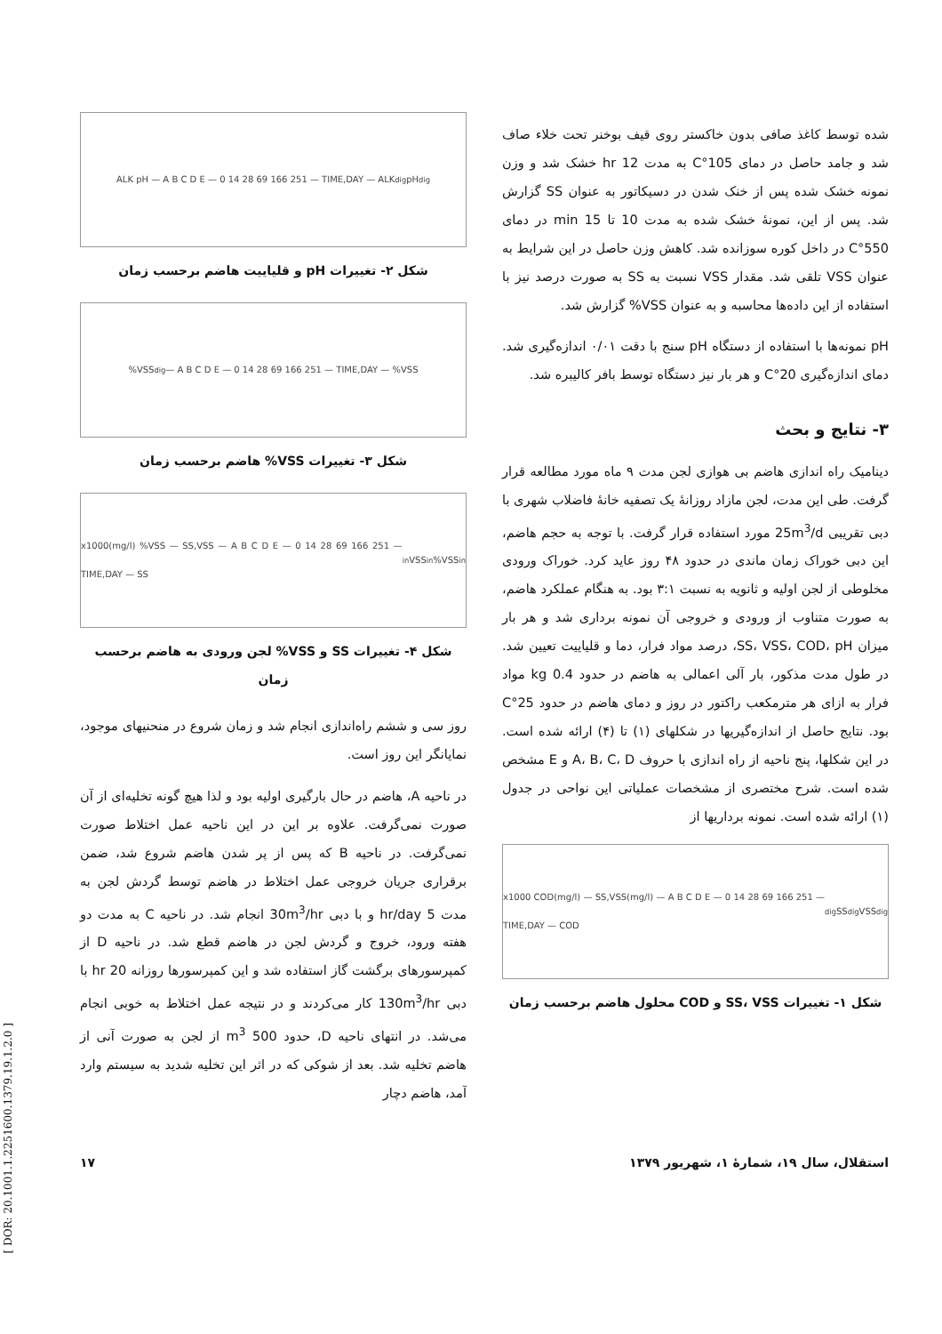شده توسط کاغذ صافی بدون خاکستر روی قیف بوخنر تحت خلاء صاف شد و جامد حاصل در دمای 105°C به مدت 12 hr خشک شد و وزن نمونه خشک شده پس از خنک شدن در دسیکاتور به عنوان SS گزارش شد. پس از این، نمونهٔ خشک شده به مدت 10 تا 15 min در دمای 550°C در داخل کوره سوزانده شد. کاهش وزن حاصل در این شرایط به عنوان VSS تلقی شد. مقدار VSS نسبت به SS به صورت درصد نیز با استفاده از این داده‌ها محاسبه و به عنوان VSS% گزارش شد.
pH نمونه‌ها با استفاده از دستگاه pH سنج با دقت ۰/۰۱ اندازه‌گیری شد. دمای اندازه‌گیری 20°C و هر بار نیز دستگاه توسط بافر کالیبره شد.
۳- نتایج و بحث
دینامیک راه اندازی هاضم بی هوازی لجن مدت ۹ ماه مورد مطالعه قرار گرفت. طی این مدت، لجن مازاد روزانهٔ یک تصفیه خانهٔ فاضلاب شهری با دبی تقریبی 25m<sup>3</sup>/d مورد استفاده قرار گرفت. با توجه به حجم هاضم، این دبی خوراک زمان ماندی در حدود ۴۸ روز عاید کرد. خوراک ورودی مخلوطی از لجن اولیه و ثانویه به نسبت ۳:۱ بود. به هنگام عملکرد هاضم، به صورت متناوب از ورودی و خروجی آن نمونه برداری شد و هر بار میزان SS، VSS، COD، pH، درصد مواد فرار، دما و قلیاییت تعیین شد. در طول مدت مذکور، بار آلی اعمالی به هاضم در حدود 0.4 kg مواد فرار به ازای هر مترمکعب راکتور در روز و دمای هاضم در حدود 25°C بود. نتایج حاصل از اندازه‌گیریها در شکلهای (۱) تا (۴) ارائه شده است. در این شکلها، پنج ناحیه از راه اندازی با حروف A، B، C، D و E مشخص شده است. شرح مختصری از مشخصات عملیاتی این نواحی در جدول (۱) ارائه شده است. نمونه برداریها از
x1000 COD(mg/l) — SS,VSS(mg/l) — A B C D E — 0 14 28 69 166 251 — TIME,DAY — COD<sub>dig</sub> SS<sub>dig</sub> VSS<sub>dig</sub>
شکل ۱- تغییرات SS، VSS و COD محلول هاضم برحسب زمان
ALK pH — A B C D E — 0 14 28 69 166 251 — TIME,DAY — ALK<sub>dig</sub> pH<sub>dig</sub>
شکل ۲- تغییرات pH و قلیاییت هاضم برحسب زمان
%VSS<sub>dig</sub> — A B C D E — 0 14 28 69 166 251 — TIME,DAY — %VSS
شکل ۳- تغییرات VSS% هاضم برحسب زمان
x1000(mg/l) %VSS — SS,VSS — A B C D E — 0 14 28 69 166 251 — TIME,DAY — SS<sub>in</sub> VSS<sub>in</sub> %VSS<sub>in</sub>
شکل ۴- تغییرات SS و VSS% لجن ورودی به هاضم برحسب زمان
روز سی و ششم راه‌اندازی انجام شد و زمان شروع در منحنیهای موجود، نمایانگر این روز است.
در ناحیه A، هاضم در حال بارگیری اولیه بود و لذا هیچ گونه تخلیه‌ای از آن صورت نمی‌گرفت. علاوه بر این در این ناحیه عمل اختلاط صورت نمی‌گرفت. در ناحیه B که پس از پر شدن هاضم شروع شد، ضمن برقراری جریان خروجی عمل اختلاط در هاضم توسط گردش لجن به مدت 5 hr/day و با دبی 30m<sup>3</sup>/hr انجام شد. در ناحیه C به مدت دو هفته ورود، خروج و گردش لجن در هاضم قطع شد. در ناحیه D از کمپرسورهای برگشت گاز استفاده شد و این کمپرسورها روزانه 20 hr با دبی 130m<sup>3</sup>/hr کار می‌کردند و در نتیجه عمل اختلاط به خوبی انجام می‌شد. در انتهای ناحیه D، حدود 500 m<sup>3</sup> از لجن به صورت آنی از هاضم تخلیه شد. بعد از شوکی که در اثر این تخلیه شدید به سیستم وارد آمد، هاضم دچار
استقلال، سال ۱۹، شمارهٔ ۱، شهریور ۱۳۷۹ ۱۷
[ DOR: 20.1001.1.2251600.1379.19.1.2.0 ]